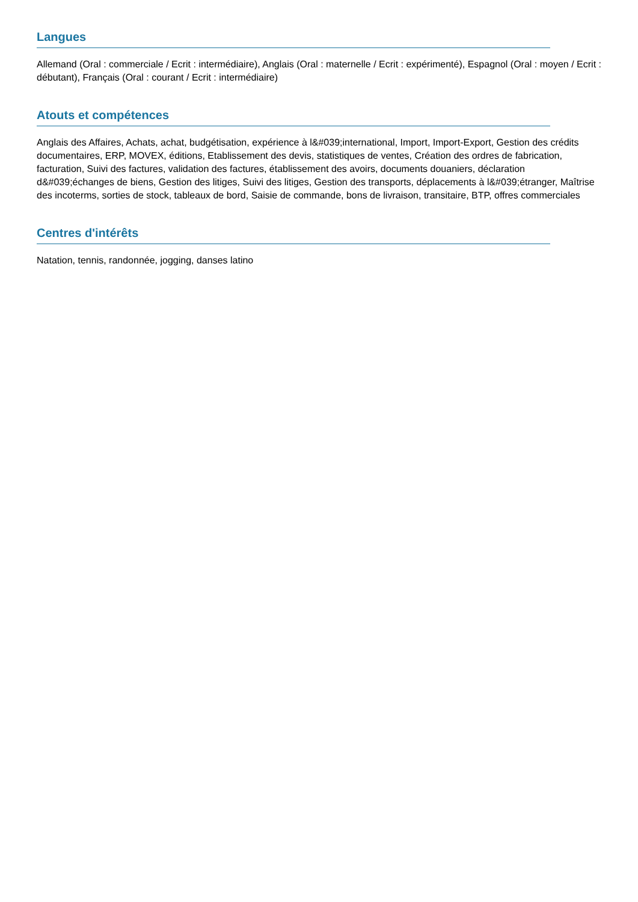Langues
Allemand (Oral : commerciale / Ecrit : intermédiaire), Anglais (Oral : maternelle / Ecrit : expérimenté), Espagnol (Oral : moyen / Ecrit : débutant), Français (Oral : courant / Ecrit : intermédiaire)
Atouts et compétences
Anglais des Affaires, Achats, achat, budgétisation, expérience à l&#039;international, Import, Import-Export, Gestion des crédits documentaires, ERP, MOVEX, éditions, Etablissement des devis, statistiques de ventes, Création des ordres de fabrication, facturation, Suivi des factures, validation des factures, établissement des avoirs, documents douaniers, déclaration d&#039;échanges de biens, Gestion des litiges, Suivi des litiges, Gestion des transports, déplacements à l&#039;étranger, Maîtrise des incoterms, sorties de stock, tableaux de bord, Saisie de commande, bons de livraison, transitaire, BTP, offres commerciales
Centres d'intérêts
Natation, tennis, randonnée, jogging, danses latino